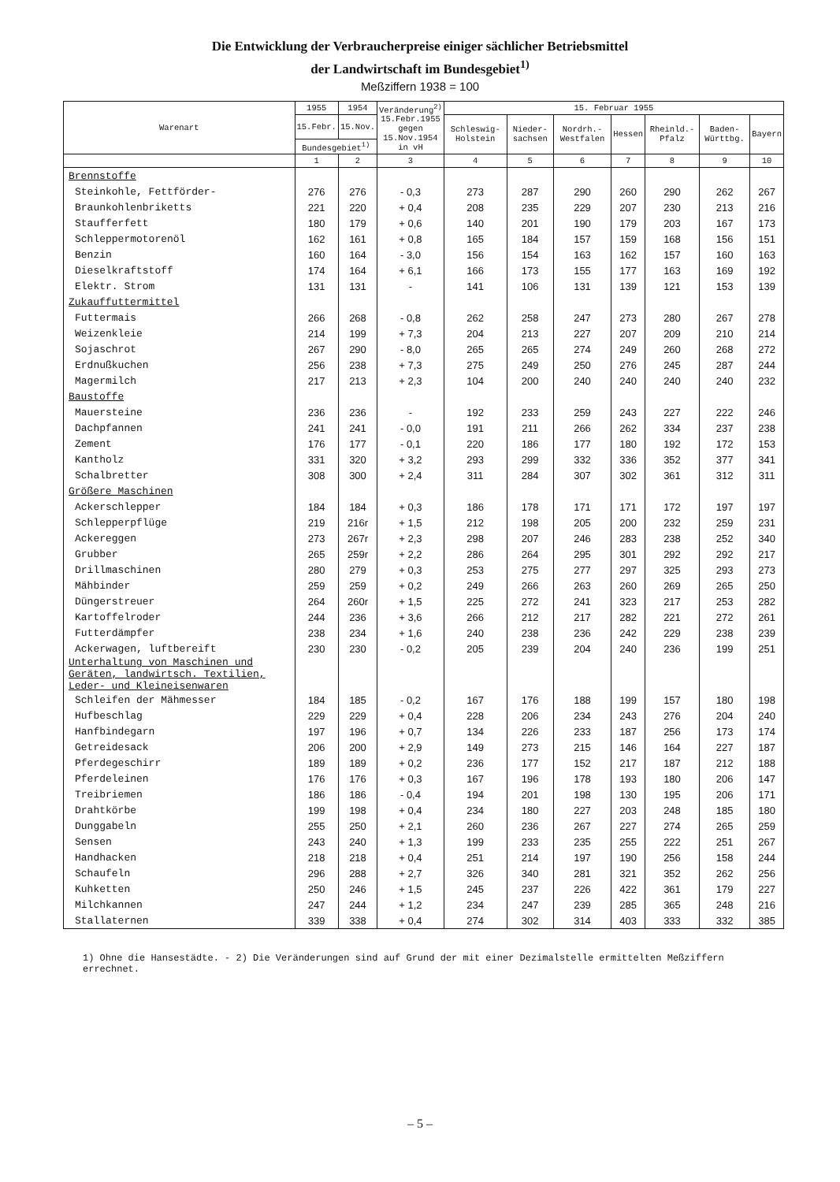Die Entwicklung der Verbraucherpreise einiger sächlicher Betriebsmittel
der Landwirtschaft im Bundesgebiet<sup>1)</sup>
Meßziffern 1938 = 100
| Warenart | 1955 | 1954 | Veränderung<sup>2)</sup> 15.Febr.1955 gegen 15.Nov.1954 in vH | 15. Februar 1955 | | | | | | |
| --- | --- | --- | --- | --- | --- | --- | --- | --- | --- | --- |
| | 15.Febr. | 15.Nov. | | Schleswig-Holstein | Nieder-sachsen | Nordrh.-Westfalen | Hessen | Rheinld.-Pfalz | Baden-Württbg. | Bayern |
| | Bundesgebiet<sup>1)</sup> | | | | | | | | | |
| | 1 | 2 | 3 | 4 | 5 | 6 | 7 | 8 | 9 | 10 |
| Brennstoffe | | | | | | | | | | |
| Steinkohle, Fettförder- | 276 | 276 | - 0,3 | 273 | 287 | 290 | 260 | 290 | 262 | 267 |
| Braunkohlenbriketts | 221 | 220 | + 0,4 | 208 | 235 | 229 | 207 | 230 | 213 | 216 |
| Staufferfett | 180 | 179 | + 0,6 | 140 | 201 | 190 | 179 | 203 | 167 | 173 |
| Schleppermotorenöl | 162 | 161 | + 0,8 | 165 | 184 | 157 | 159 | 168 | 156 | 151 |
| Benzin | 160 | 164 | - 3,0 | 156 | 154 | 163 | 162 | 157 | 160 | 163 |
| Dieselkraftstoff | 174 | 164 | + 6,1 | 166 | 173 | 155 | 177 | 163 | 169 | 192 |
| Elektr. Strom | 131 | 131 | - | 141 | 106 | 131 | 139 | 121 | 153 | 139 |
| Zukauffuttermittel | | | | | | | | | | |
| Futtermais | 266 | 268 | - 0,8 | 262 | 258 | 247 | 273 | 280 | 267 | 278 |
| Weizenkleie | 214 | 199 | + 7,3 | 204 | 213 | 227 | 207 | 209 | 210 | 214 |
| Sojaschrot | 267 | 290 | - 8,0 | 265 | 265 | 274 | 249 | 260 | 268 | 272 |
| Erdnußkuchen | 256 | 238 | + 7,3 | 275 | 249 | 250 | 276 | 245 | 287 | 244 |
| Magermilch | 217 | 213 | + 2,3 | 104 | 200 | 240 | 240 | 240 | 240 | 232 |
| Baustoffe | | | | | | | | | | |
| Mauersteine | 236 | 236 | - | 192 | 233 | 259 | 243 | 227 | 222 | 246 |
| Dachpfannen | 241 | 241 | - 0,0 | 191 | 211 | 266 | 262 | 334 | 237 | 238 |
| Zement | 176 | 177 | - 0,1 | 220 | 186 | 177 | 180 | 192 | 172 | 153 |
| Kantholz | 331 | 320 | + 3,2 | 293 | 299 | 332 | 336 | 352 | 377 | 341 |
| Schalbretter | 308 | 300 | + 2,4 | 311 | 284 | 307 | 302 | 361 | 312 | 311 |
| Größere Maschinen | | | | | | | | | | |
| Ackerschlepper | 184 | 184 | + 0,3 | 186 | 178 | 171 | 171 | 172 | 197 | 197 |
| Schlepperpflüge | 219 | 216r | + 1,5 | 212 | 198 | 205 | 200 | 232 | 259 | 231 |
| Ackereggen | 273 | 267r | + 2,3 | 298 | 207 | 246 | 283 | 238 | 252 | 340 |
| Grubber | 265 | 259r | + 2,2 | 286 | 264 | 295 | 301 | 292 | 292 | 217 |
| Drillmaschinen | 280 | 279 | + 0,3 | 253 | 275 | 277 | 297 | 325 | 293 | 273 |
| Mähbinder | 259 | 259 | + 0,2 | 249 | 266 | 263 | 260 | 269 | 265 | 250 |
| Düngerstreuer | 264 | 260r | + 1,5 | 225 | 272 | 241 | 323 | 217 | 253 | 282 |
| Kartoffelroder | 244 | 236 | + 3,6 | 266 | 212 | 217 | 282 | 221 | 272 | 261 |
| Futterdämpfer | 238 | 234 | + 1,6 | 240 | 238 | 236 | 242 | 229 | 238 | 239 |
| Ackerwagen, luftbereift | 230 | 230 | - 0,2 | 205 | 239 | 204 | 240 | 236 | 199 | 251 |
| Unterhaltung von Maschinen und Geräten, landwirtsch. Textilien, Leder- und Kleineisenwaren | | | | | | | | | | |
| Schleifen der Mähmesser | 184 | 185 | - 0,2 | 167 | 176 | 188 | 199 | 157 | 180 | 198 |
| Hufbeschlag | 229 | 229 | + 0,4 | 228 | 206 | 234 | 243 | 276 | 204 | 240 |
| Hanfbindegarn | 197 | 196 | + 0,7 | 134 | 226 | 233 | 187 | 256 | 173 | 174 |
| Getreidesack | 206 | 200 | + 2,9 | 149 | 273 | 215 | 146 | 164 | 227 | 187 |
| Pferdegeschirr | 189 | 189 | + 0,2 | 236 | 177 | 152 | 217 | 187 | 212 | 188 |
| Pferdeleinen | 176 | 176 | + 0,3 | 167 | 196 | 178 | 193 | 180 | 206 | 147 |
| Treibriemen | 186 | 186 | - 0,4 | 194 | 201 | 198 | 130 | 195 | 206 | 171 |
| Drahtkörbe | 199 | 198 | + 0,4 | 234 | 180 | 227 | 203 | 248 | 185 | 180 |
| Dunggabeln | 255 | 250 | + 2,1 | 260 | 236 | 267 | 227 | 274 | 265 | 259 |
| Sensen | 243 | 240 | + 1,3 | 199 | 233 | 235 | 255 | 222 | 251 | 267 |
| Handhacken | 218 | 218 | + 0,4 | 251 | 214 | 197 | 190 | 256 | 158 | 244 |
| Schaufeln | 296 | 288 | + 2,7 | 326 | 340 | 281 | 321 | 352 | 262 | 256 |
| Kuhketten | 250 | 246 | + 1,5 | 245 | 237 | 226 | 422 | 361 | 179 | 227 |
| Milchkannen | 247 | 244 | + 1,2 | 234 | 247 | 239 | 285 | 365 | 248 | 216 |
| Stallaternen | 339 | 338 | + 0,4 | 274 | 302 | 314 | 403 | 333 | 332 | 385 |
1) Ohne die Hansestädte. - 2) Die Veränderungen sind auf Grund der mit einer Dezimalstelle ermittelten Meßziffern errechnet.
– 5 –